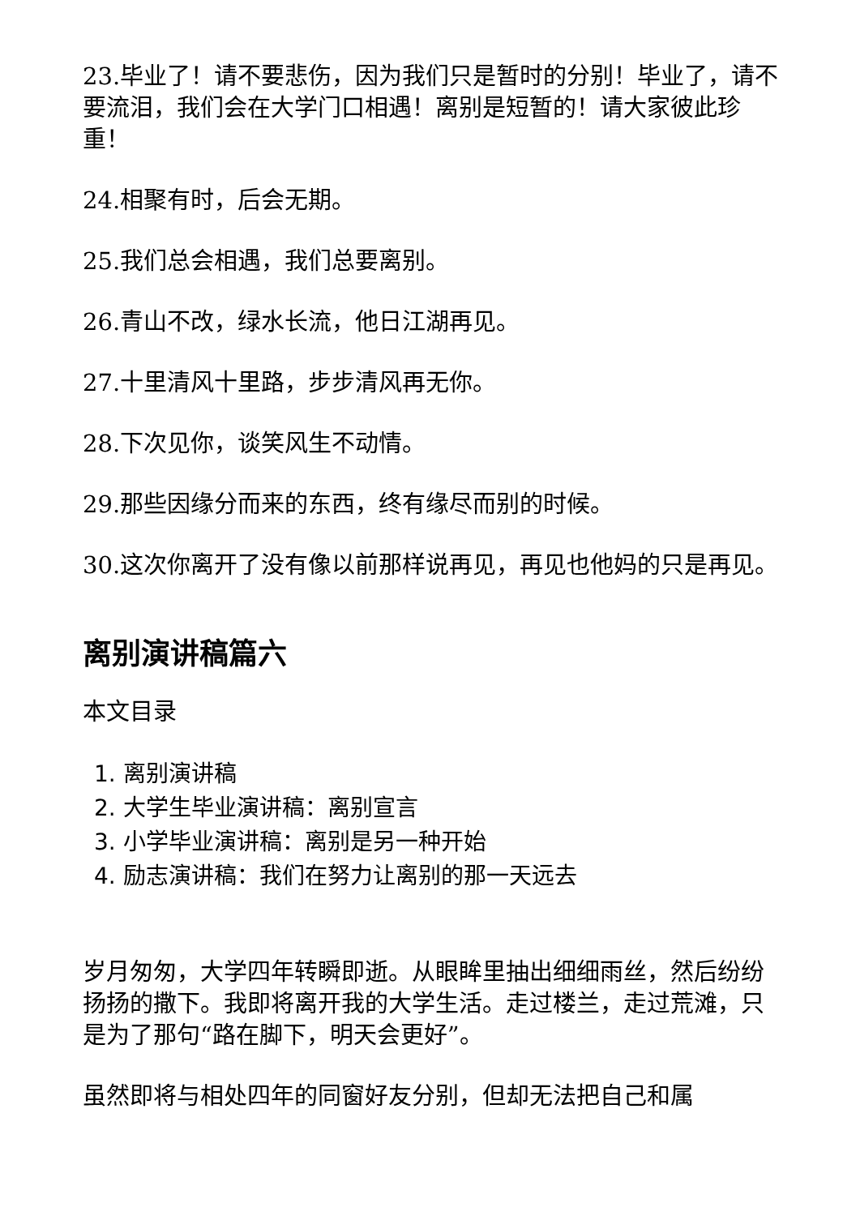23.毕业了！请不要悲伤，因为我们只是暂时的分别！毕业了，请不要流泪，我们会在大学门口相遇！离别是短暂的！请大家彼此珍重！
24.相聚有时，后会无期。
25.我们总会相遇，我们总要离别。
26.青山不改，绿水长流，他日江湖再见。
27.十里清风十里路，步步清风再无你。
28.下次见你，谈笑风生不动情。
29.那些因缘分而来的东西，终有缘尽而别的时候。
30.这次你离开了没有像以前那样说再见，再见也他妈的只是再见。
离别演讲稿篇六
本文目录
1. 离别演讲稿
2. 大学生毕业演讲稿：离别宣言
3. 小学毕业演讲稿：离别是另一种开始
4. 励志演讲稿：我们在努力让离别的那一天远去
岁月匆匆，大学四年转瞬即逝。从眼眸里抽出细细雨丝，然后纷纷扬扬的撒下。我即将离开我的大学生活。走过楼兰，走过荒滩，只是为了那句“路在脚下，明天会更好”。
虽然即将与相处四年的同窗好友分别，但却无法把自己和属